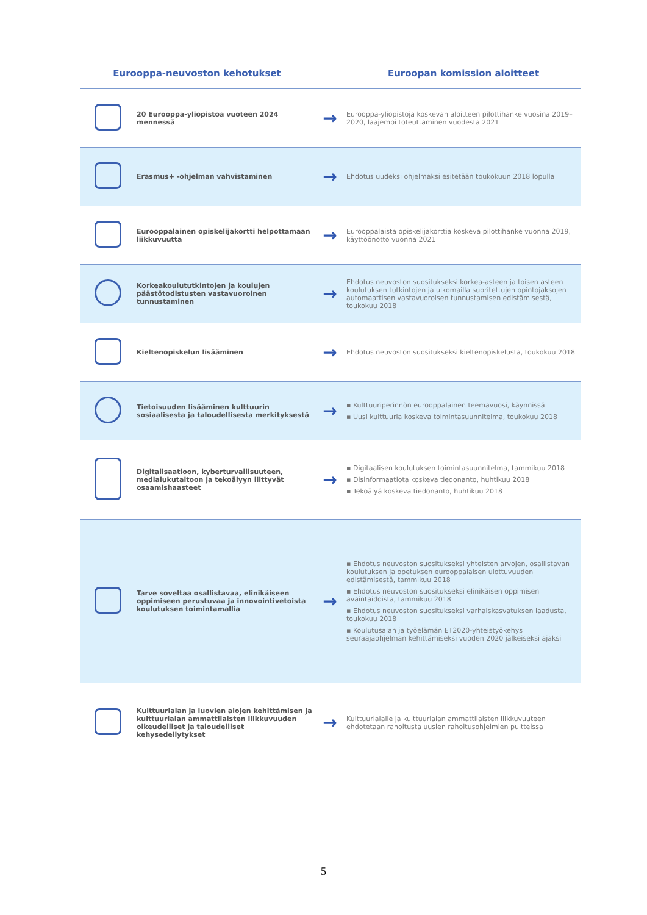| Eurooppa-neuvoston kehotukset | | | Euroopan komission aloitteet |
| --- | --- | --- | --- |
| | 20 Eurooppa-yliopistoa vuoteen 2024 mennessä | → | Eurooppa-yliopistoja koskevan aloitteen pilottihanke vuosina 2019–2020, laajempi toteuttaminen vuodesta 2021 |
| | Erasmus+ -ohjelman vahvistaminen | → | Ehdotus uudeksi ohjelmaksi esitetään toukokuun 2018 lopulla |
| | Eurooppalainen opiskelijakortti helpottamaan liikkuvuutta | → | Eurooppalaista opiskelijakorttia koskeva pilottihanke vuonna 2019, käyttöönotto vuonna 2021 |
| | Korkeakoulututkintojen ja koulujen päästötodistusten vastavuoroinen tunnustaminen | → | Ehdotus neuvoston suositukseksi korkea-asteen ja toisen asteen koulutuksen tutkintojen ja ulkomailla suoritettujen opintojaksojen automaattisen vastavuoroisen tunnustamisen edistämisestä, toukokuu 2018 |
| | Kieltenopiskelun lisääminen | → | Ehdotus neuvoston suositukseksi kieltenopiskelusta, toukokuu 2018 |
| | Tietoisuuden lisääminen kulttuurin sosiaalisesta ja taloudellisesta merkityksestä | → | ▪ Kulttuuriperinnön eurooppalainen teemavuosi, käynnissä ▪ Uusi kulttuuria koskeva toimintasuunnitelma, toukokuu 2018 |
| | Digitalisaatioon, kyberturvallisuuteen, medialukutaitoon ja tekoälyyn liittyvät osaamishaasteet | → | ▪ Digitaalisen koulutuksen toimintasuunnitelma, tammikuu 2018 ▪ Disinformaatiota koskeva tiedonanto, huhtikuu 2018 ▪ Tekoälyä koskeva tiedonanto, huhtikuu 2018 |
| | Tarve soveltaa osallistavaa, elinikäiseen oppimiseen perustuvaa ja innovointivetoista koulutuksen toimintamallia | → | ▪ Ehdotus neuvoston suositukseksi yhteisten arvojen, osallistavan koulutuksen ja opetuksen eurooppalaisen ulottuvuuden edistämisestä, tammikuu 2018 ▪ Ehdotus neuvoston suositukseksi elinikäisen oppimisen avaintaidoista, tammikuu 2018 ▪ Ehdotus neuvoston suositukseksi varhaiskasvatuksen laadusta, toukokuu 2018 ▪ Koulutusalan ja työelämän ET2020-yhteistyökehys seuraajaohjelman kehittämiseksi vuoden 2020 jälkeiseksi ajaksi |
| | Kulttuurialan ja luovien alojen kehittämisen ja kulttuurialan ammattilaisten liikkuvuuden oikeudelliset ja taloudelliset kehysedellytykset | → | Kulttuurialalle ja kulttuurialan ammattilaisten liikkuvuuteen ehdotetaan rahoitusta uusien rahoitusohjelmien puitteissa |
5